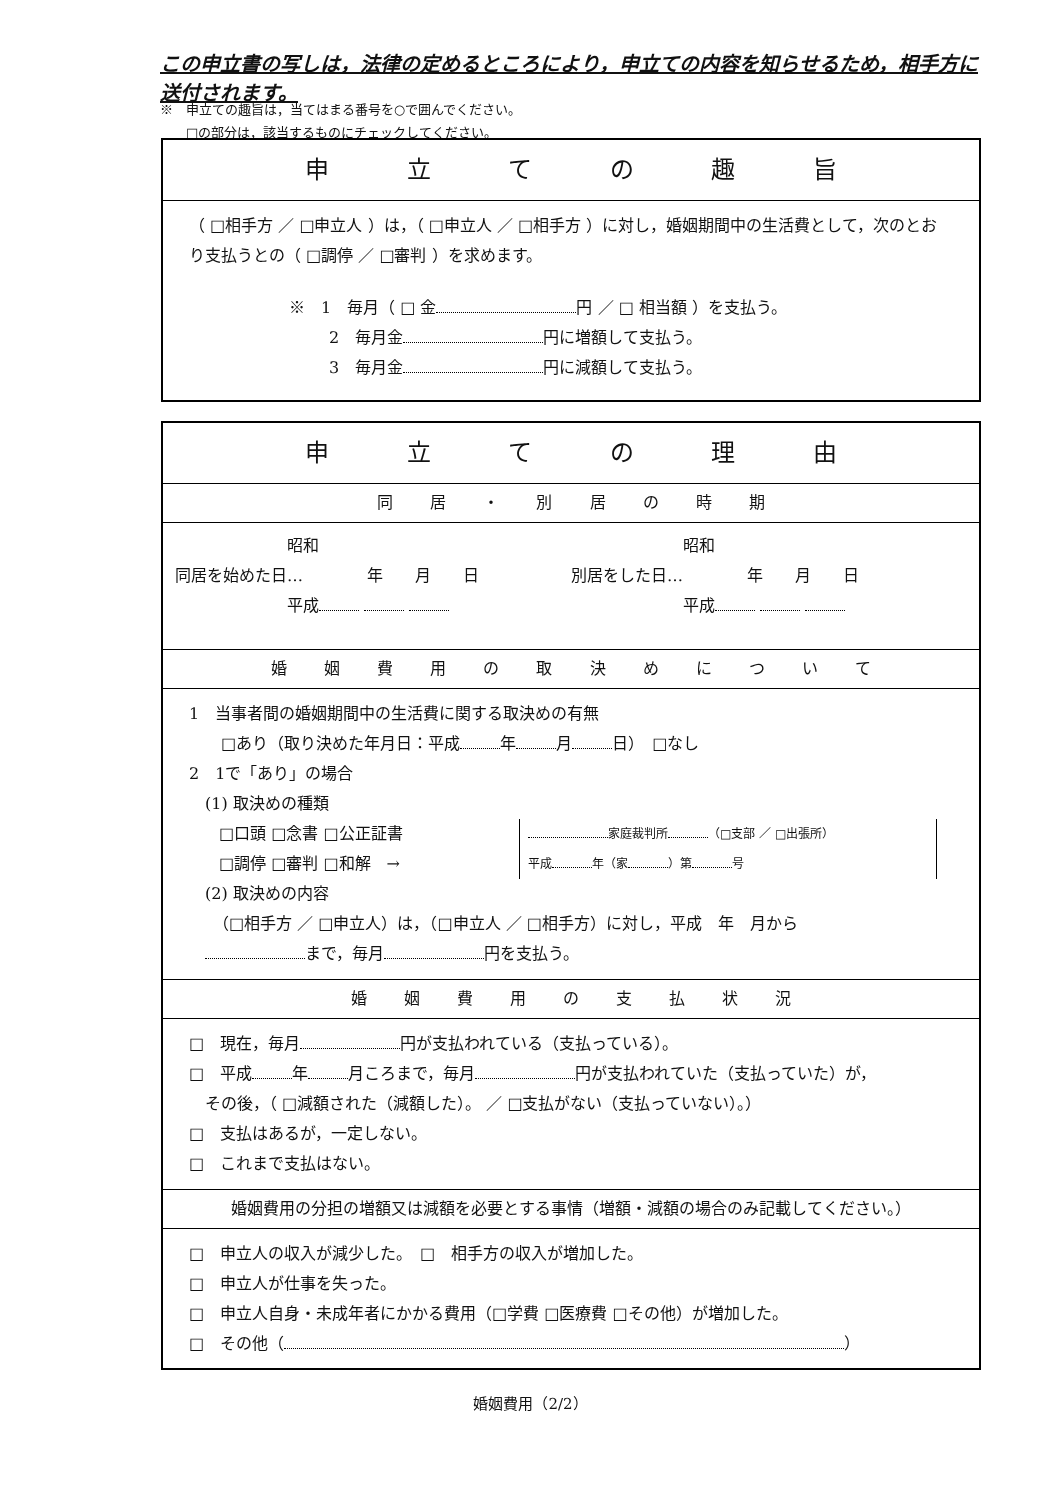この申立書の写しは，法律の定めるところにより，申立ての内容を知らせるため，相手方に送付されます。
※　申立ての趣旨は，当てはまる番号を○で囲んでください。
　　□の部分は，該当するものにチェックしてください。
申 立 て の 趣 旨
（ □相手方 ／ □申立人 ）は，（ □申立人 ／ □相手方 ）に対し，婚姻期間中の生活費として，次のとおり支払うとの（ □調停 ／ □審判 ）を求めます。
※　1　毎月（ □ 金 円 ／ □ 相当額 ）を支払う。
2　毎月金 円に増額して支払う。
3　毎月金 円に減額して支払う。
申 立 て の 理 由
同 居 ・ 別 居 の 時 期
　　　　　　　昭和
同居を始めた日…　　　　年　　月　　日
　　　　　　　平成
　　　　　　　昭和
別居をした日…　　　　年　　月　　日
　　　　　　　平成
婚 姻 費 用 の 取 決 め に つ い て
1　当事者間の婚姻期間中の生活費に関する取決めの有無
　　□あり（取り決めた年月日：平成 年 月 日）　□なし
2　1で「あり」の場合
　(1) 取決めの種類
□口頭 □念書 □公正証書
□調停 □審判 □和解　→
家庭裁判所 （□支部 ／ □出張所）
平成 年（家 ）第 号
　(2) 取決めの内容
　　（□相手方 ／ □申立人）は，（□申立人 ／ □相手方）に対し，平成　年　月から
　 まで，毎月 円を支払う。
婚 姻 費 用 の 支 払 状 況
□　現在，毎月 円が支払われている（支払っている）。
□　平成 年 月ころまで，毎月 円が支払われていた（支払っていた）が，
　その後，（ □減額された（減額した）。 ／ □支払がない（支払っていない）。）
□　支払はあるが，一定しない。
□　これまで支払はない。
婚姻費用の分担の増額又は減額を必要とする事情（増額・減額の場合のみ記載してください。）
□　申立人の収入が減少した。　□　相手方の収入が増加した。
□　申立人が仕事を失った。
□　申立人自身・未成年者にかかる費用（□学費 □医療費 □その他）が増加した。
□　その他（ ）
婚姻費用（2/2）